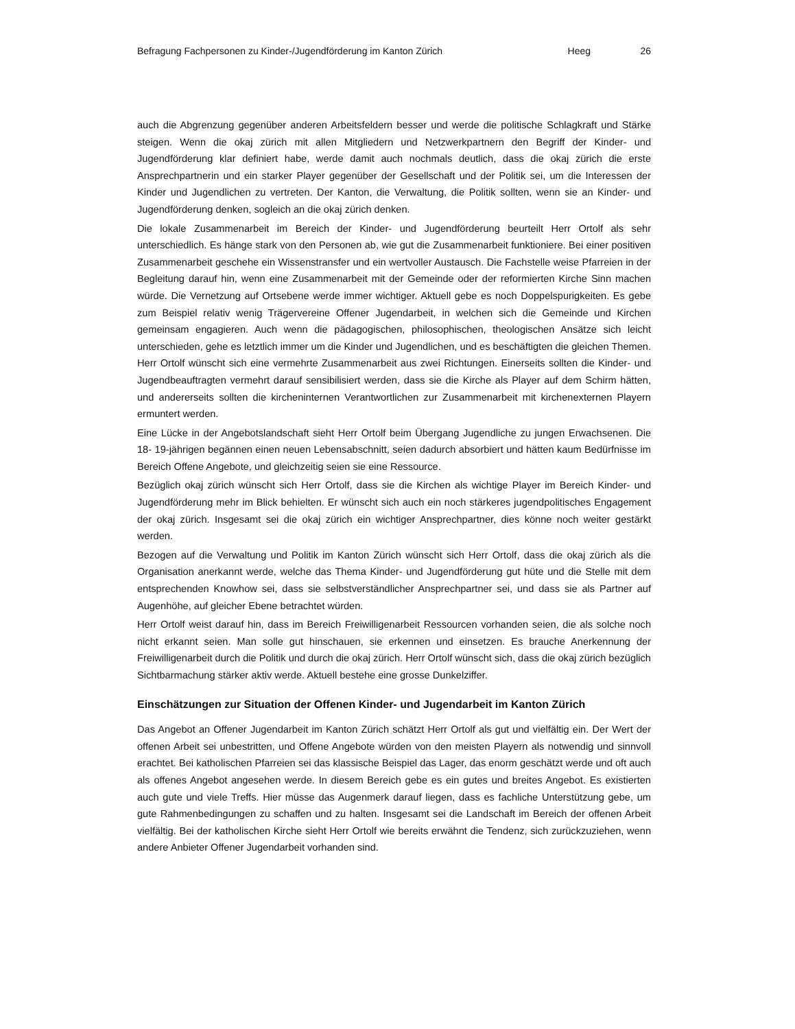Befragung Fachpersonen zu Kinder-/Jugendförderung im Kanton Zürich Heeg 26
auch die Abgrenzung gegenüber anderen Arbeitsfeldern besser und werde die politische Schlagkraft und Stärke steigen. Wenn die okaj zürich mit allen Mitgliedern und Netzwerkpartnern den Begriff der Kinder- und Jugendförderung klar definiert habe, werde damit auch nochmals deutlich, dass die okaj zürich die erste Ansprechpartnerin und ein starker Player gegenüber der Gesellschaft und der Politik sei, um die Interessen der Kinder und Jugendlichen zu vertreten. Der Kanton, die Verwaltung, die Politik sollten, wenn sie an Kinder- und Jugendförderung denken, sogleich an die okaj zürich denken.
Die lokale Zusammenarbeit im Bereich der Kinder- und Jugendförderung beurteilt Herr Ortolf als sehr unterschiedlich. Es hänge stark von den Personen ab, wie gut die Zusammenarbeit funktioniere. Bei einer positiven Zusammenarbeit geschehe ein Wissenstransfer und ein wertvoller Austausch. Die Fachstelle weise Pfarreien in der Begleitung darauf hin, wenn eine Zusammenarbeit mit der Gemeinde oder der reformierten Kirche Sinn machen würde. Die Vernetzung auf Ortsebene werde immer wichtiger. Aktuell gebe es noch Doppelspurigkeiten. Es gebe zum Beispiel relativ wenig Trägervereine Offener Jugendarbeit, in welchen sich die Gemeinde und Kirchen gemeinsam engagieren. Auch wenn die pädagogischen, philosophischen, theologischen Ansätze sich leicht unterschieden, gehe es letztlich immer um die Kinder und Jugendlichen, und es beschäftigten die gleichen Themen. Herr Ortolf wünscht sich eine vermehrte Zusammenarbeit aus zwei Richtungen. Einerseits sollten die Kinder- und Jugendbeauftragten vermehrt darauf sensibilisiert werden, dass sie die Kirche als Player auf dem Schirm hätten, und andererseits sollten die kircheninternen Verantwortlichen zur Zusammenarbeit mit kirchenexternen Playern ermuntert werden.
Eine Lücke in der Angebotslandschaft sieht Herr Ortolf beim Übergang Jugendliche zu jungen Erwachsenen. Die 18- 19-jährigen begännen einen neuen Lebensabschnitt, seien dadurch absorbiert und hätten kaum Bedürfnisse im Bereich Offene Angebote, und gleichzeitig seien sie eine Ressource.
Bezüglich okaj zürich wünscht sich Herr Ortolf, dass sie die Kirchen als wichtige Player im Bereich Kinder- und Jugendförderung mehr im Blick behielten. Er wünscht sich auch ein noch stärkeres jugendpolitisches Engagement der okaj zürich. Insgesamt sei die okaj zürich ein wichtiger Ansprechpartner, dies könne noch weiter gestärkt werden.
Bezogen auf die Verwaltung und Politik im Kanton Zürich wünscht sich Herr Ortolf, dass die okaj zürich als die Organisation anerkannt werde, welche das Thema Kinder- und Jugendförderung gut hüte und die Stelle mit dem entsprechenden Knowhow sei, dass sie selbstverständlicher Ansprechpartner sei, und dass sie als Partner auf Augenhöhe, auf gleicher Ebene betrachtet würden.
Herr Ortolf weist darauf hin, dass im Bereich Freiwilligenarbeit Ressourcen vorhanden seien, die als solche noch nicht erkannt seien. Man solle gut hinschauen, sie erkennen und einsetzen. Es brauche Anerkennung der Freiwilligenarbeit durch die Politik und durch die okaj zürich. Herr Ortolf wünscht sich, dass die okaj zürich bezüglich Sichtbarmachung stärker aktiv werde. Aktuell bestehe eine grosse Dunkelziffer.
Einschätzungen zur Situation der Offenen Kinder- und Jugendarbeit im Kanton Zürich
Das Angebot an Offener Jugendarbeit im Kanton Zürich schätzt Herr Ortolf als gut und vielfältig ein. Der Wert der offenen Arbeit sei unbestritten, und Offene Angebote würden von den meisten Playern als notwendig und sinnvoll erachtet. Bei katholischen Pfarreien sei das klassische Beispiel das Lager, das enorm geschätzt werde und oft auch als offenes Angebot angesehen werde. In diesem Bereich gebe es ein gutes und breites Angebot. Es existierten auch gute und viele Treffs. Hier müsse das Augenmerk darauf liegen, dass es fachliche Unterstützung gebe, um gute Rahmenbedingungen zu schaffen und zu halten. Insgesamt sei die Landschaft im Bereich der offenen Arbeit vielfältig. Bei der katholischen Kirche sieht Herr Ortolf wie bereits erwähnt die Tendenz, sich zurückzuziehen, wenn andere Anbieter Offener Jugendarbeit vorhanden sind.